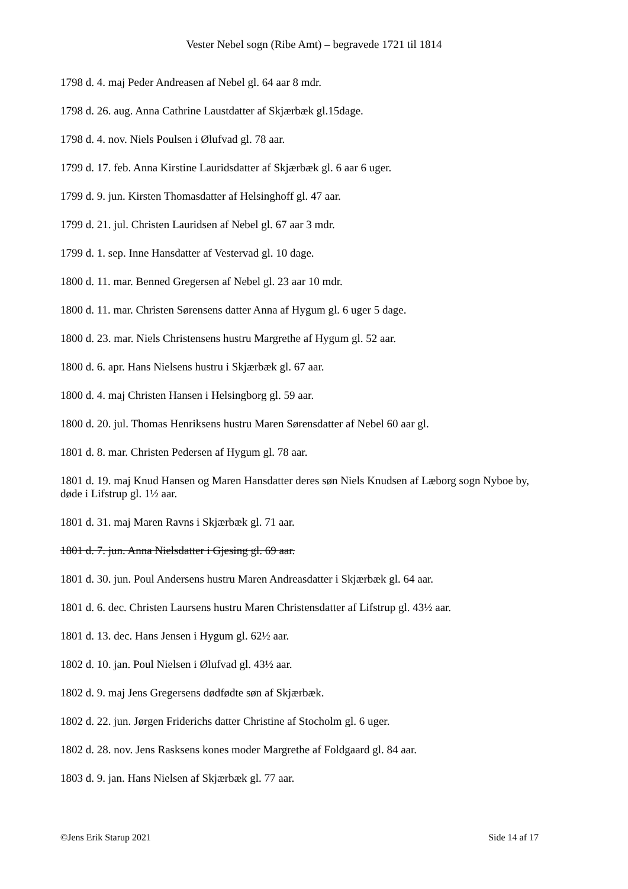Vester Nebel sogn (Ribe Amt) – begravede 1721 til 1814
1798 d. 4. maj Peder Andreasen af Nebel gl. 64 aar 8 mdr.
1798 d. 26. aug. Anna Cathrine Laustdatter af Skjærbæk gl.15dage.
1798 d. 4. nov. Niels Poulsen i Ølufvad gl. 78 aar.
1799 d. 17. feb. Anna Kirstine Lauridsdatter af Skjærbæk gl. 6 aar 6 uger.
1799 d. 9. jun. Kirsten Thomasdatter af Helsinghoff gl. 47 aar.
1799 d. 21. jul. Christen Lauridsen af Nebel gl. 67 aar 3 mdr.
1799 d. 1. sep. Inne Hansdatter af Vestervad gl. 10 dage.
1800 d. 11. mar. Benned Gregersen af Nebel gl. 23 aar 10 mdr.
1800 d. 11. mar. Christen Sørensens datter Anna af Hygum gl. 6 uger 5 dage.
1800 d. 23. mar. Niels Christensens hustru Margrethe af Hygum gl. 52 aar.
1800 d. 6. apr. Hans Nielsens hustru i Skjærbæk gl. 67 aar.
1800 d. 4. maj Christen Hansen i Helsingborg gl. 59 aar.
1800 d. 20. jul. Thomas Henriksens hustru Maren Sørensdatter af Nebel 60 aar gl.
1801 d. 8. mar. Christen Pedersen af Hygum gl. 78 aar.
1801 d. 19. maj Knud Hansen og Maren Hansdatter deres søn Niels Knudsen af Læborg sogn Nyboe by, døde i Lifstrup gl. 1½ aar.
1801 d. 31. maj Maren Ravns i Skjærbæk gl. 71 aar.
1801 d. 7. jun. Anna Nielsdatter i Gjesing gl. 69 aar.
1801 d. 30. jun. Poul Andersens hustru Maren Andreasdatter i Skjærbæk gl. 64 aar.
1801 d. 6. dec. Christen Laursens hustru Maren Christensdatter af Lifstrup gl. 43½ aar.
1801 d. 13. dec. Hans Jensen i Hygum gl. 62½ aar.
1802 d. 10. jan. Poul Nielsen i Ølufvad gl. 43½ aar.
1802 d. 9. maj Jens Gregersens dødfødte søn af Skjærbæk.
1802 d. 22. jun. Jørgen Friderichs datter Christine af Stocholm gl. 6 uger.
1802 d. 28. nov. Jens Rasksens kones moder Margrethe af Foldgaard gl. 84 aar.
1803 d. 9. jan. Hans Nielsen af Skjærbæk gl. 77 aar.
©Jens Erik Starup 2021 Side 14 af 17